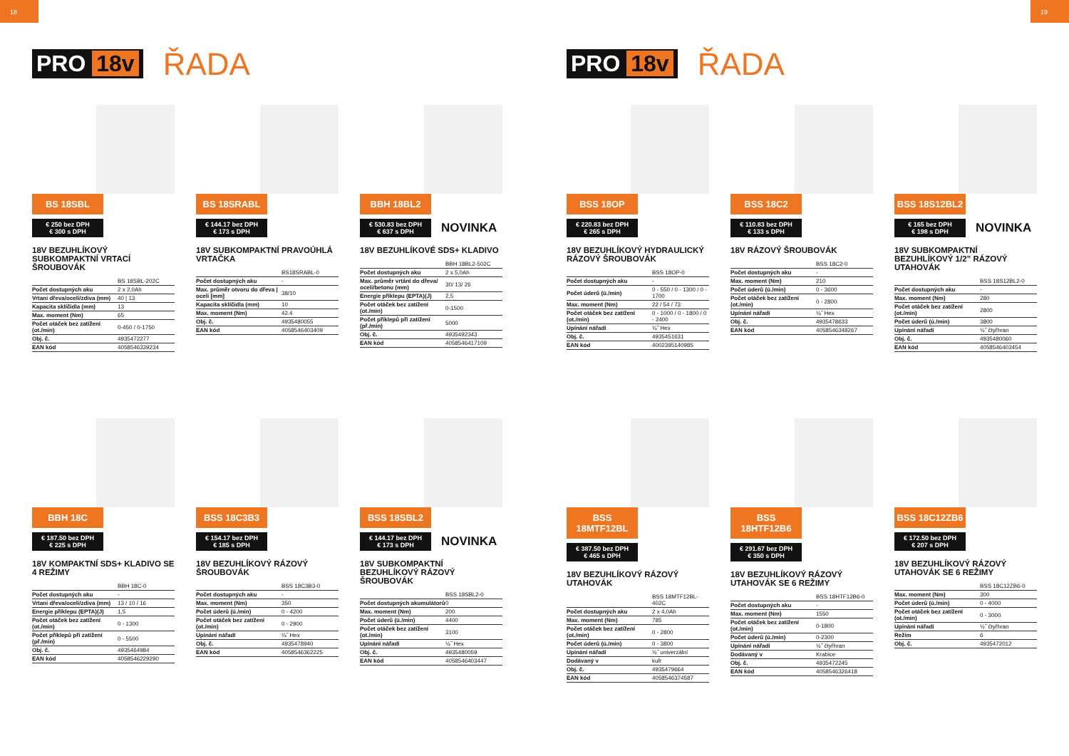18 19
PRO 18v ŘADA
BS 18SBL
€ 250 bez DPH
€ 300 s DPH
18V BEZUHLÍKOVÝ SUBKOMPAKTNÍ VRTACÍ ŠROUBOVÁK
| | BS 18SBL-202C |
| Počet dostupných aku | 2 x 2,0Ah |
| Vrtani dřeva/oceli/zdiva (mm) | 40 / 13 |
| Kapacita sklíčidla (mm) | 13 |
| Max. moment (Nm) | 65 |
| Počet otáček bez zatížení (ot./min) | 0-450 / 0-1750 |
| Obj. č. | 4935472277 |
| EAN kód | 4058546339234 |
BS 18SRABL
€ 144.17 bez DPH
€ 173 s DPH
18V SUBKOMPAKTNÍ PRAVOÚHLÁ VRTAČKA
| | BS18SRABL-0 |
| Počet dostupných aku | - |
| Max. průměr otvoru do dřeva / oceli [mm] | 38/10 |
| Kapacita sklíčidla (mm) | 10 |
| Max. moment (Nm) | 42.4 |
| Obj. č. | 4935480055 |
| EAN kód | 4058546403409 |
BBH 18BL2
€ 530.83 bez DPH
€ 637 s DPH
NOVINKA
18V BEZUHLÍKOVÉ SDS+ KLADIVO
| | BBH 18BL2-502C |
| Počet dostupných aku | 2 x 5,0Ah |
| Max. průměr vrtání do dřeva/ oceli/betonu (mm) | 30/ 13/ 26 |
| Energie příklepu (EPTA)(J) | 2,5 |
| Počet otáček bez zatížení (ot./min) | 0-1500 |
| Počet příklepů při zatížení (př./min) | 5000 |
| Obj. č. | 4935492343 |
| EAN kód | 4058546417109 |
BBH 18C
€ 187.50 bez DPH
€ 225 s DPH
18V KOMPAKTNÍ SDS+ KLADIVO SE 4 REŽIMY
| | BBH 18C-0 |
| Počet dostupných aku | - |
| Vrtani dřeva/oceli/zdiva (mm) | 13 / 10 / 16 |
| Energie příklepu (EPTA)(J) | 1,5 |
| Počet otáček bez zatížení (ot./min) | 0 - 1300 |
| Počet příklepů při zatížení (př./min) | 0 - 5500 |
| Obj. č. | 4935464984 |
| EAN kód | 4058546229290 |
BSS 18C3B3
€ 154.17 bez DPH
€ 185 s DPH
18V BEZUHLÍKOVÝ RÁZOVÝ ŠROUBOVÁK
| | BSS 18C3B3-0 |
| Počet dostupných aku | - |
| Max. moment (Nm) | 350 |
| Počet úderů (ú./min) | 0 - 4200 |
| Počet otáček bez zatížení (ot./min) | 0 - 2900 |
| Upínání nářadí | ¼˝ Hex |
| Obj. č. | 4935478940 |
| EAN kód | 4058546362225 |
BSS 18SBL2
€ 144.17 bez DPH
€ 173 s DPH
NOVINKA
18V SUBKOMPAKTNÍ BEZUHLÍKOVÝ RÁZOVÝ ŠROUBOVÁK
| | BSS 18SBL2-0 |
| Počet dostupných akumulátorů | 0 |
| Max. moment (Nm) | 200 |
| Počet úderů (ú./min) | 4400 |
| Počet otáček bez zatížení (ot./min) | 3100 |
| Upínání nářadí | ¼˝ Hex |
| Obj. č. | 4935480059 |
| EAN kód | 4058546403447 |
PRO 18v ŘADA
BSS 18OP
€ 220.83 bez DPH
€ 265 s DPH
18V BEZUHLÍKOVÝ HYDRAULICKÝ RÁZOVÝ ŠROUBOVÁK
| | BSS 18OP-0 |
| Počet dostupných aku | - |
| Počet úderů (ú./min) | 0 - 550 / 0 - 1300 / 0 - 1700 |
| Max. moment (Nm) | 22 / 54 / 73 |
| Počet otáček bez zatížení (ot./min) | 0 - 1000 / 0 - 1800 / 0 - 2400 |
| Upínání nářadí | ¼˝ Hex |
| Obj. č. | 4935451631 |
| EAN kód | 4002395140985 |
BSS 18C2
€ 110.83 bez DPH
€ 133 s DPH
18V RÁZOVÝ ŠROUBOVÁK
| | BSS 18C2-0 |
| Počet dostupných aku | - |
| Max. moment (Nm) | 210 |
| Počet úderů (ú./min) | 0 - 3600 |
| Počet otáček bez zatížení (ot./min) | 0 - 2800 |
| Upínání nářadí | ¼˝ Hex |
| Obj. č. | 4935478633 |
| EAN kód | 4058546348267 |
BSS 18S12BL2
€ 165 bez DPH
€ 198 s DPH
NOVINKA
18V SUBKOMPAKTNÍ BEZUHLÍKOVÝ 1/2” RÁZOVÝ UTAHOVÁK
| | BSS 18S12BL2-0 |
| Počet dostupných aku | - |
| Max. moment (Nm) | 280 |
| Počet otáček bez zatížení (ot./min) | 2800 |
| Počet úderů (ú./min) | 3800 |
| Upínání nářadí | ½˝ čtyřhran |
| Obj. č. | 4935480060 |
| EAN kód | 4058546403454 |
BSS 18MTF12BL
€ 387.50 bez DPH
€ 465 s DPH
18V BEZUHLÍKOVÝ RÁZOVÝ UTAHOVÁK
| | BSS 18MTF12BL-402C |
| Počet dostupných aku | 2 x 4,0Ah |
| Max. moment (Nm) | 785 |
| Počet otáček bez zatížení (ot./min) | 0 - 2800 |
| Počet úderů (ú./min) | 0 - 3800 |
| Upínání nářadí | ½˝ univerzální |
| Dodávaný v | kufr |
| Obj. č. | 4935479664 |
| EAN kód | 4058546374587 |
BSS 18HTF12B6
€ 291.67 bez DPH
€ 350 s DPH
18V BEZUHLÍKOVÝ RÁZOVÝ UTAHOVÁK SE 6 REŽIMY
| | BSS 18HTF12B6-0 |
| Počet dostupných aku | - |
| Max. moment (Nm) | 1550 |
| Počet otáček bez zatížení (ot./min) | 0-1800 |
| Počet úderů (ú./min) | 0-2300 |
| Upínání nářadí | ½˝ čtyřhran |
| Dodávaný v | Krabice |
| Obj. č. | 4935472245 |
| EAN kód | 4058546326418 |
BSS 18C12ZB6
€ 172.50 bez DPH
€ 207 s DPH
18V BEZUHLÍKOVÝ RÁZOVÝ UTAHOVÁK SE 6 REŽIMY
| | BSS 18C12ZB6-0 |
| Max. moment (Nm) | 300 |
| Počet úderů (ú./min) | 0 - 4000 |
| Počet otáček bez zatížení (ot./min) | 0 - 3000 |
| Upínání nářadí | ½˝ čtyřhran |
| Režim | 6 |
| Obj. č. | 4935472012 |